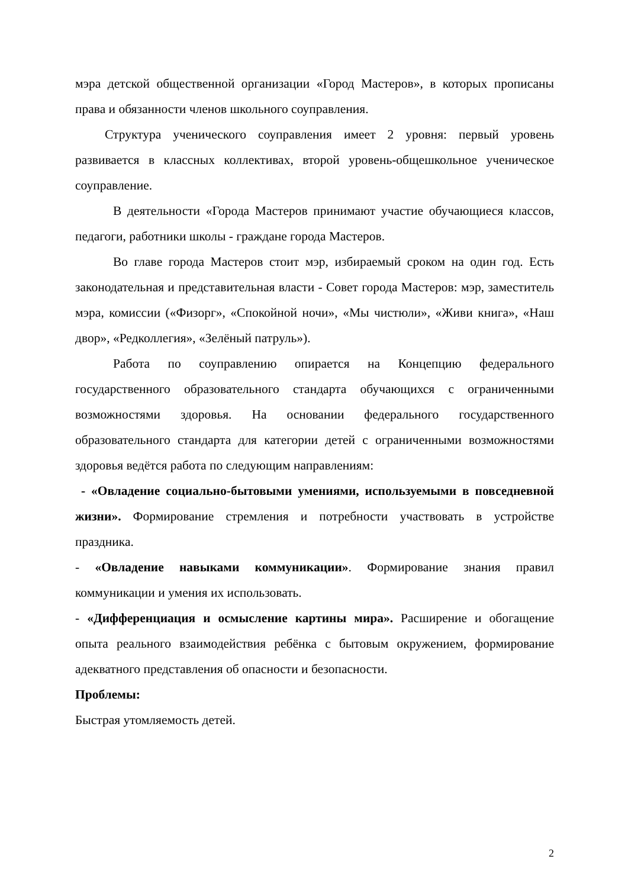мэра детской общественной организации «Город Мастеров», в которых прописаны права и обязанности членов школьного соуправления.
Структура ученического соуправления имеет 2 уровня: первый уровень развивается в классных коллективах, второй уровень-общешкольное ученическое соуправление.
В деятельности «Города Мастеров принимают участие обучающиеся классов, педагоги, работники школы - граждане города Мастеров.
Во главе города Мастеров стоит мэр, избираемый сроком на один год. Есть законодательная и представительная власти - Совет города Мастеров: мэр, заместитель мэра, комиссии («Физорг», «Спокойной ночи», «Мы чистюли», «Живи книга», «Наш двор», «Редколлегия», «Зелёный патруль»).
Работа по соуправлению опирается на Концепцию федерального государственного образовательного стандарта обучающихся с ограниченными возможностями здоровья. На основании федерального государственного образовательного стандарта для категории детей с ограниченными возможностями здоровья ведётся работа по следующим направлениям:
- «Овладение социально-бытовыми умениями, используемыми в повседневной жизни». Формирование стремления и потребности участвовать в устройстве праздника.
- «Овладение навыками коммуникации». Формирование знания правил коммуникации и умения их использовать.
- «Дифференциация и осмысление картины мира». Расширение и обогащение опыта реального взаимодействия ребёнка с бытовым окружением, формирование адекватного представления об опасности и безопасности.
Проблемы:
Быстрая утомляемость детей.
2